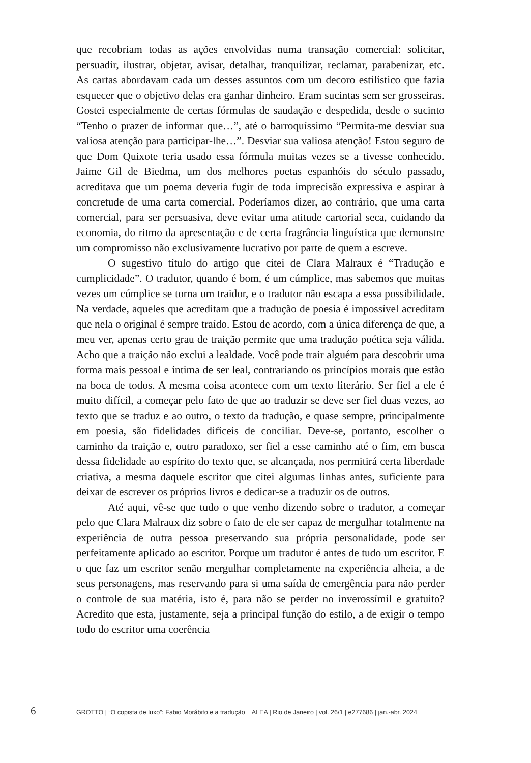que recobriam todas as ações envolvidas numa transação comercial: solicitar, persuadir, ilustrar, objetar, avisar, detalhar, tranquilizar, reclamar, parabenizar, etc. As cartas abordavam cada um desses assuntos com um decoro estilístico que fazia esquecer que o objetivo delas era ganhar dinheiro. Eram sucintas sem ser grosseiras. Gostei especialmente de certas fórmulas de saudação e despedida, desde o sucinto “Tenho o prazer de informar que…”, até o barroquíssimo “Permita-me desviar sua valiosa atenção para participar-lhe…”. Desviar sua valiosa atenção! Estou seguro de que Dom Quixote teria usado essa fórmula muitas vezes se a tivesse conhecido. Jaime Gil de Biedma, um dos melhores poetas espanhóis do século passado, acreditava que um poema deveria fugir de toda imprecisão expressiva e aspirar à concretude de uma carta comercial. Poderíamos dizer, ao contrário, que uma carta comercial, para ser persuasiva, deve evitar uma atitude cartorial seca, cuidando da economia, do ritmo da apresentação e de certa fragrância linguística que demonstre um compromisso não exclusivamente lucrativo por parte de quem a escreve.
O sugestivo título do artigo que citei de Clara Malraux é “Tradução e cumplicidade”. O tradutor, quando é bom, é um cúmplice, mas sabemos que muitas vezes um cúmplice se torna um traidor, e o tradutor não escapa a essa possibilidade. Na verdade, aqueles que acreditam que a tradução de poesia é impossível acreditam que nela o original é sempre traído. Estou de acordo, com a única diferença de que, a meu ver, apenas certo grau de traição permite que uma tradução poética seja válida. Acho que a traição não exclui a lealdade. Você pode trair alguém para descobrir uma forma mais pessoal e íntima de ser leal, contrariando os princípios morais que estão na boca de todos. A mesma coisa acontece com um texto literário. Ser fiel a ele é muito difícil, a começar pelo fato de que ao traduzir se deve ser fiel duas vezes, ao texto que se traduz e ao outro, o texto da tradução, e quase sempre, principalmente em poesia, são fidelidades difíceis de conciliar. Deve-se, portanto, escolher o caminho da traição e, outro paradoxo, ser fiel a esse caminho até o fim, em busca dessa fidelidade ao espírito do texto que, se alcançada, nos permitirá certa liberdade criativa, a mesma daquele escritor que citei algumas linhas antes, suficiente para deixar de escrever os próprios livros e dedicar-se a traduzir os de outros.
Até aqui, vê-se que tudo o que venho dizendo sobre o tradutor, a começar pelo que Clara Malraux diz sobre o fato de ele ser capaz de mergulhar totalmente na experiência de outra pessoa preservando sua própria personalidade, pode ser perfeitamente aplicado ao escritor. Porque um tradutor é antes de tudo um escritor. E o que faz um escritor senão mergulhar completamente na experiência alheia, a de seus personagens, mas reservando para si uma saída de emergência para não perder o controle de sua matéria, isto é, para não se perder no inverossímil e gratuito? Acredito que esta, justamente, seja a principal função do estilo, a de exigir o tempo todo do escritor uma coerência
6 GROTTO | “O copista de luxo”: Fabio Morábito e a tradução ALEA | Rio de Janeiro | vol. 26/1 | e277686 | jan.-abr. 2024